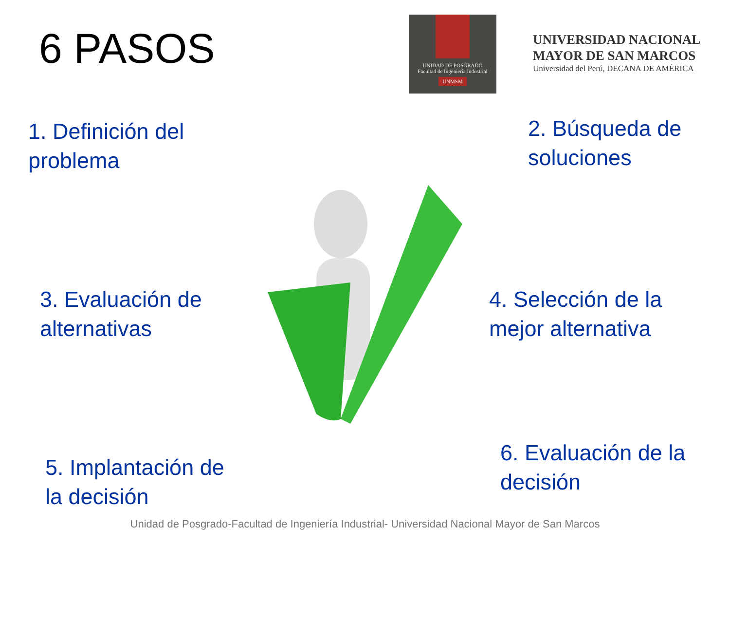6 PASOS
UNIDAD DE POSGRADO
Facultad de Ingeniería Industrial
UNMSM
UNIVERSIDAD NACIONAL
MAYOR DE SAN MARCOS
Universidad del Perú, DECANA DE AMÉRICA
1. Definición del
problema
2. Búsqueda de
soluciones
3. Evaluación de
alternativas
4. Selección de la
mejor alternativa
5. Implantación de
la decisión
6. Evaluación de la
decisión
Unidad de Posgrado-Facultad de Ingeniería Industrial- Universidad Nacional Mayor de San Marcos